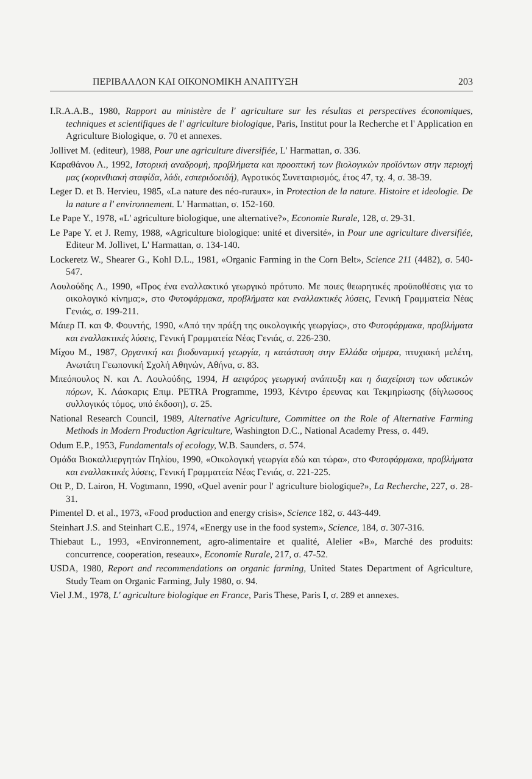ΠΕΡΙΒΑΛΛΟΝ ΚΑΙ ΟΙΚΟΝΟΜΙΚΗ ΑΝΑΠΤΥΞΗ 203
I.R.A.A.B., 1980, Rapport au ministère de l' agriculture sur les résultas et perspectives économiques, techniques et scientifiques de l' agriculture biologique, Paris, Institut pour la Recherche et l' Application en Agriculture Biologique, σ. 70 et annexes.
Jollivet M. (editeur), 1988, Pour une agriculture diversifiée, L' Harmattan, σ. 336.
Καραθάνου Λ., 1992, Ιστορική αναδρομή, προβλήματα και προοπτική των βιολογικών προϊόντων στην περιοχή μας (κορινθιακή σταφίδα, λάδι, εσπεριδοειδή), Αγροτικός Συνεταιρισμός, έτος 47, τχ. 4, σ. 38-39.
Leger D. et B. Hervieu, 1985, «La nature des néo-ruraux», in Protection de la nature. Histoire et ideologie. De la nature a l' environnement. L' Harmattan, σ. 152-160.
Le Pape Y., 1978, «L' agriculture biologique, une alternative?», Economie Rurale, 128, σ. 29-31.
Le Pape Y. et J. Remy, 1988, «Agriculture biologique: unité et diversité», in Pour une agriculture diversifiée, Editeur M. Jollivet, L' Harmattan, σ. 134-140.
Lockeretz W., Shearer G., Kohl D.L., 1981, «Organic Farming in the Corn Belt», Science 211 (4482), σ. 540-547.
Λουλούδης Λ., 1990, «Προς ένα εναλλακτικό γεωργικό πρότυπο. Με ποιες θεωρητικές προϋποθέσεις για το οικολογικό κίνημα;», στο Φυτοφάρμακα, προβλήματα και εναλλακτικές λύσεις, Γενική Γραμματεία Νέας Γενιάς, σ. 199-211.
Μάιερ Π. και Φ. Φουντής, 1990, «Από την πράξη της οικολογικής γεωργίας», στο Φυτοφάρμακα, προβλήματα και εναλλακτικές λύσεις, Γενική Γραμματεία Νέας Γενιάς, σ. 226-230.
Μίχου Μ., 1987, Οργανική και βιοδυναμική γεωργία, η κατάσταση στην Ελλάδα σήμερα, πτυχιακή μελέτη, Ανωτάτη Γεωπονική Σχολή Αθηνών, Αθήνα, σ. 83.
Μπεόπουλος Ν. και Λ. Λουλούδης, 1994, Η αειφόρος γεωργική ανάπτυξη και η διαχείριση των υδατικών πόρων, Κ. Λάσκαρις Επιμ. PETRA Programme, 1993, Κέντρο έρευνας και Τεκμηρίωσης (δίγλωσσος συλλογικός τόμος, υπό έκδοση), σ. 25.
National Research Council, 1989, Alternative Agriculture, Committee on the Role of Alternative Farming Methods in Modern Production Agriculture, Washington D.C., National Academy Press, σ. 449.
Odum E.P., 1953, Fundamentals of ecology, W.B. Saunders, σ. 574.
Ομάδα Βιοκαλλιεργητών Πηλίου, 1990, «Οικολογική γεωργία εδώ και τώρα», στο Φυτοφάρμακα, προβλήματα και εναλλακτικές λύσεις, Γενική Γραμματεία Νέας Γενιάς, σ. 221-225.
Ott P., D. Lairon, H. Vogtmann, 1990, «Quel avenir pour l' agriculture biologique?», La Recherche, 227, σ. 28-31.
Pimentel D. et al., 1973, «Food production and energy crisis», Science 182, σ. 443-449.
Steinhart J.S. and Steinhart C.E., 1974, «Energy use in the food system», Science, 184, σ. 307-316.
Thiebaut L., 1993, «Environnement, agro-alimentaire et qualité, Alelier «B», Marché des produits: concurrence, cooperation, reseaux», Economie Rurale, 217, σ. 47-52.
USDA, 1980, Report and recommendations on organic farming, United States Department of Agriculture, Study Team on Organic Farming, July 1980, σ. 94.
Viel J.M., 1978, L' agriculture biologique en France, Paris These, Paris I, σ. 289 et annexes.